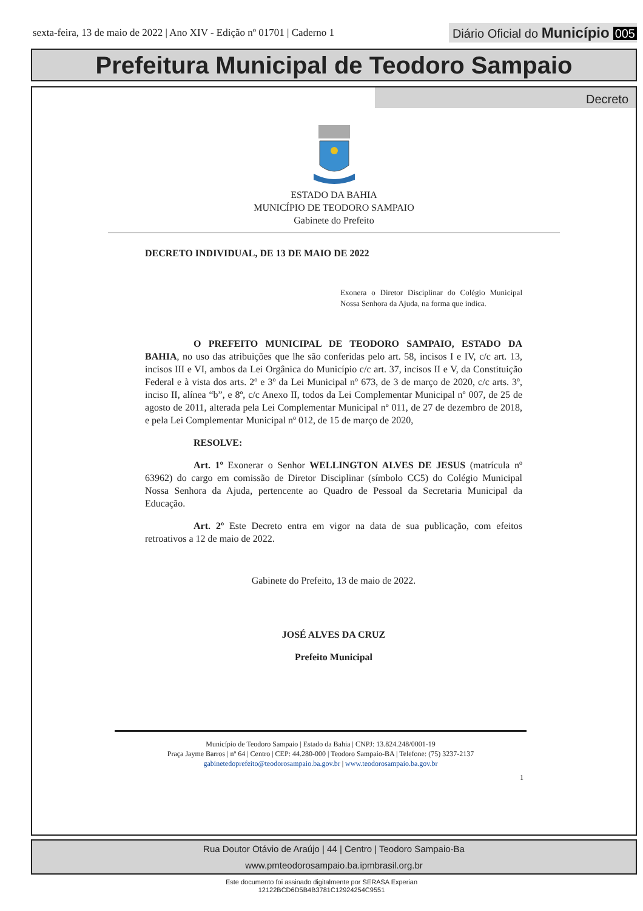sexta-feira, 13 de maio de 2022 | Ano XIV - Edição nº 01701 | Caderno 1
Diário Oficial do Município 005
Prefeitura Municipal de Teodoro Sampaio
Decreto
ESTADO DA BAHIA
MUNICÍPIO DE TEODORO SAMPAIO
Gabinete do Prefeito
DECRETO INDIVIDUAL, DE 13 DE MAIO DE 2022
Exonera o Diretor Disciplinar do Colégio Municipal Nossa Senhora da Ajuda, na forma que indica.
O PREFEITO MUNICIPAL DE TEODORO SAMPAIO, ESTADO DA BAHIA, no uso das atribuições que lhe são conferidas pelo art. 58, incisos I e IV, c/c art. 13, incisos III e VI, ambos da Lei Orgânica do Município c/c art. 37, incisos II e V, da Constituição Federal e à vista dos arts. 2º e 3º da Lei Municipal nº 673, de 3 de março de 2020, c/c arts. 3º, inciso II, alínea “b”, e 8º, c/c Anexo II, todos da Lei Complementar Municipal nº 007, de 25 de agosto de 2011, alterada pela Lei Complementar Municipal nº 011, de 27 de dezembro de 2018, e pela Lei Complementar Municipal nº 012, de 15 de março de 2020,
RESOLVE:
Art. 1º Exonerar o Senhor WELLINGTON ALVES DE JESUS (matrícula nº 63962) do cargo em comissão de Diretor Disciplinar (símbolo CC5) do Colégio Municipal Nossa Senhora da Ajuda, pertencente ao Quadro de Pessoal da Secretaria Municipal da Educação.
Art. 2º Este Decreto entra em vigor na data de sua publicação, com efeitos retroativos a 12 de maio de 2022.
Gabinete do Prefeito, 13 de maio de 2022.
JOSÉ ALVES DA CRUZ
Prefeito Municipal
Município de Teodoro Sampaio | Estado da Bahia | CNPJ: 13.824.248/0001-19
Praça Jayme Barros | nº 64 | Centro | CEP: 44.280-000 | Teodoro Sampaio-BA | Telefone: (75) 3237-2137
gabinetedoprefeito@teodorosampaio.ba.gov.br | www.teodorosampaio.ba.gov.br
1
Rua Doutor Otávio de Araújo | 44 | Centro | Teodoro Sampaio-Ba
www.pmteodorosampaio.ba.ipmbrasil.org.br
Este documento foi assinado digitalmente por SERASA Experian
12122BCD6D5B4B3781C12924254C9551